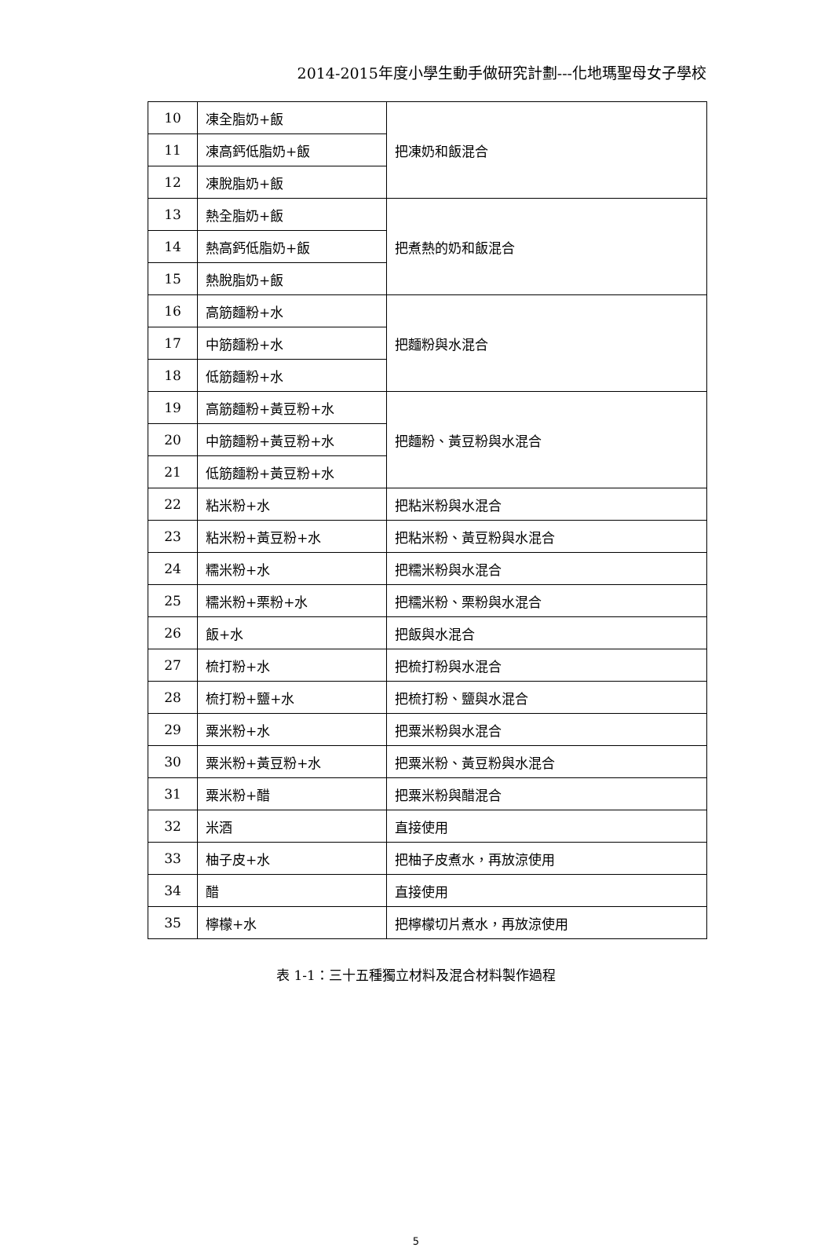2014-2015年度小學生動手做研究計劃---化地瑪聖母女子學校
| 10 | 凍全脂奶+飯 | 把凍奶和飯混合 |
| 11 | 凍高鈣低脂奶+飯 | |
| 12 | 凍脫脂奶+飯 | |
| 13 | 熱全脂奶+飯 | 把煮熱的奶和飯混合 |
| 14 | 熱高鈣低脂奶+飯 | |
| 15 | 熱脫脂奶+飯 | |
| 16 | 高筋麵粉+水 | 把麵粉與水混合 |
| 17 | 中筋麵粉+水 | |
| 18 | 低筋麵粉+水 | |
| 19 | 高筋麵粉+黃豆粉+水 | 把麵粉、黃豆粉與水混合 |
| 20 | 中筋麵粉+黃豆粉+水 | |
| 21 | 低筋麵粉+黃豆粉+水 | |
| 22 | 粘米粉+水 | 把粘米粉與水混合 |
| 23 | 粘米粉+黃豆粉+水 | 把粘米粉、黃豆粉與水混合 |
| 24 | 糯米粉+水 | 把糯米粉與水混合 |
| 25 | 糯米粉+栗粉+水 | 把糯米粉、栗粉與水混合 |
| 26 | 飯+水 | 把飯與水混合 |
| 27 | 梳打粉+水 | 把梳打粉與水混合 |
| 28 | 梳打粉+鹽+水 | 把梳打粉、鹽與水混合 |
| 29 | 粟米粉+水 | 把粟米粉與水混合 |
| 30 | 粟米粉+黃豆粉+水 | 把粟米粉、黃豆粉與水混合 |
| 31 | 粟米粉+醋 | 把粟米粉與醋混合 |
| 32 | 米酒 | 直接使用 |
| 33 | 柚子皮+水 | 把柚子皮煮水，再放涼使用 |
| 34 | 醋 | 直接使用 |
| 35 | 檸檬+水 | 把檸檬切片煮水，再放涼使用 |
表 1-1：三十五種獨立材料及混合材料製作過程
5